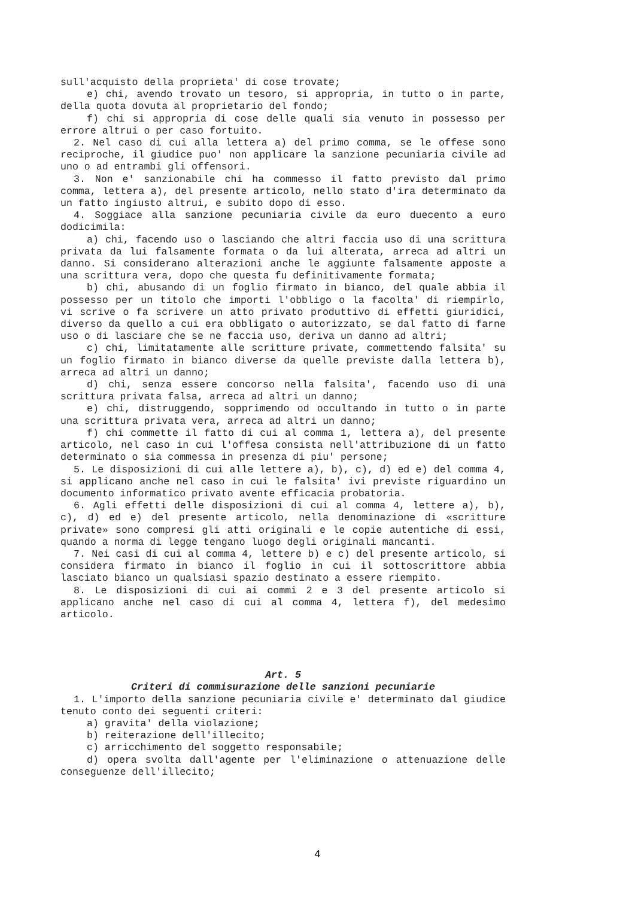sull'acquisto della proprieta' di cose trovate;
e) chi, avendo trovato un tesoro, si appropria, in tutto o in parte, della quota dovuta al proprietario del fondo;
f) chi si appropria di cose delle quali sia venuto in possesso per errore altrui o per caso fortuito.
2. Nel caso di cui alla lettera a) del primo comma, se le offese sono reciproche, il giudice puo' non applicare la sanzione pecuniaria civile ad uno o ad entrambi gli offensori.
3. Non e' sanzionabile chi ha commesso il fatto previsto dal primo comma, lettera a), del presente articolo, nello stato d'ira determinato da un fatto ingiusto altrui, e subito dopo di esso.
4. Soggiace alla sanzione pecuniaria civile da euro duecento a euro dodicimila:
a) chi, facendo uso o lasciando che altri faccia uso di una scrittura privata da lui falsamente formata o da lui alterata, arreca ad altri un danno. Si considerano alterazioni anche le aggiunte falsamente apposte a una scrittura vera, dopo che questa fu definitivamente formata;
b) chi, abusando di un foglio firmato in bianco, del quale abbia il possesso per un titolo che importi l'obbligo o la facolta' di riempirlo, vi scrive o fa scrivere un atto privato produttivo di effetti giuridici, diverso da quello a cui era obbligato o autorizzato, se dal fatto di farne uso o di lasciare che se ne faccia uso, deriva un danno ad altri;
c) chi, limitatamente alle scritture private, commettendo falsita' su un foglio firmato in bianco diverse da quelle previste dalla lettera b), arreca ad altri un danno;
d) chi, senza essere concorso nella falsita', facendo uso di una scrittura privata falsa, arreca ad altri un danno;
e) chi, distruggendo, sopprimendo od occultando in tutto o in parte una scrittura privata vera, arreca ad altri un danno;
f) chi commette il fatto di cui al comma 1, lettera a), del presente articolo, nel caso in cui l'offesa consista nell'attribuzione di un fatto determinato o sia commessa in presenza di piu' persone;
5. Le disposizioni di cui alle lettere a), b), c), d) ed e) del comma 4, si applicano anche nel caso in cui le falsita' ivi previste riguardino un documento informatico privato avente efficacia probatoria.
6. Agli effetti delle disposizioni di cui al comma 4, lettere a), b), c), d) ed e) del presente articolo, nella denominazione di «scritture private» sono compresi gli atti originali e le copie autentiche di essi, quando a norma di legge tengano luogo degli originali mancanti.
7. Nei casi di cui al comma 4, lettere b) e c) del presente articolo, si considera firmato in bianco il foglio in cui il sottoscrittore abbia lasciato bianco un qualsiasi spazio destinato a essere riempito.
8. Le disposizioni di cui ai commi 2 e 3 del presente articolo si applicano anche nel caso di cui al comma 4, lettera f), del medesimo articolo.
Art. 5
Criteri di commisurazione delle sanzioni pecuniarie
1. L'importo della sanzione pecuniaria civile e' determinato dal giudice tenuto conto dei seguenti criteri:
a) gravita' della violazione;
b) reiterazione dell'illecito;
c) arricchimento del soggetto responsabile;
d) opera svolta dall'agente per l'eliminazione o attenuazione delle conseguenze dell'illecito;
4